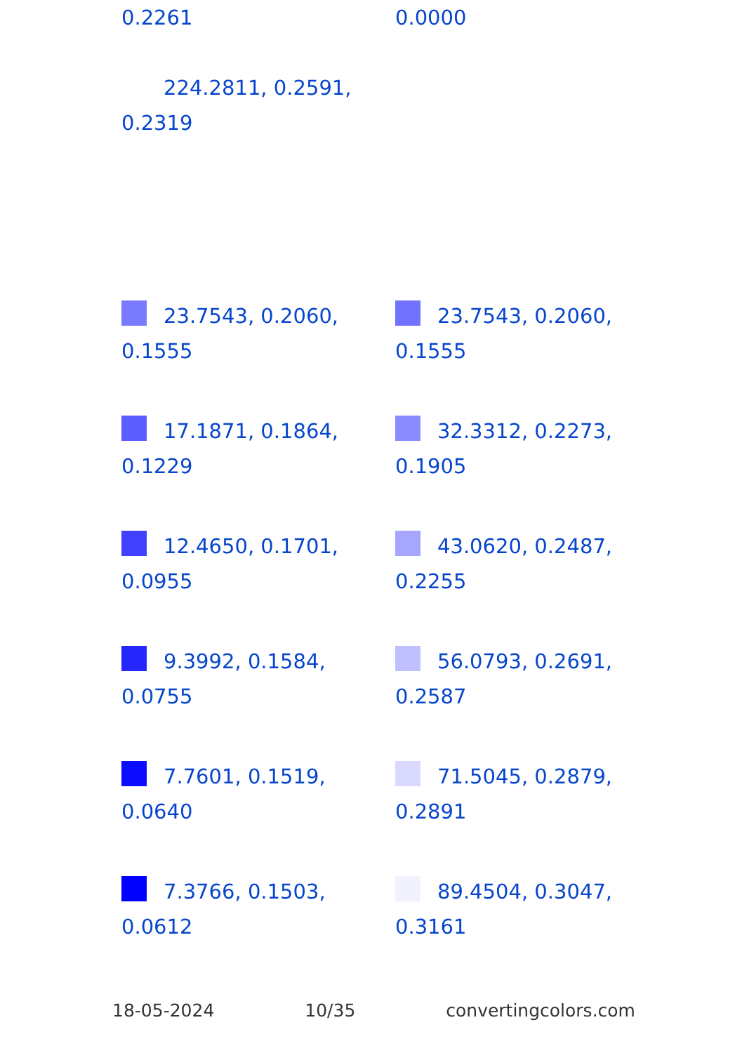0.2261 0.0000
224.2811, 0.2591, 0.2319
23.7543, 0.2060, 0.1555
23.7543, 0.2060, 0.1555
17.1871, 0.1864, 0.1229
32.3312, 0.2273, 0.1905
12.4650, 0.1701, 0.0955
43.0620, 0.2487, 0.2255
9.3992, 0.1584, 0.0755 56.0793, 0.2691, 0.2587
7.7601, 0.1519, 0.0640 71.5045, 0.2879, 0.2891
7.3766, 0.1503, 0.0612 89.4504, 0.3047, 0.3161
18-05-2024 10/35 convertingcolors.com